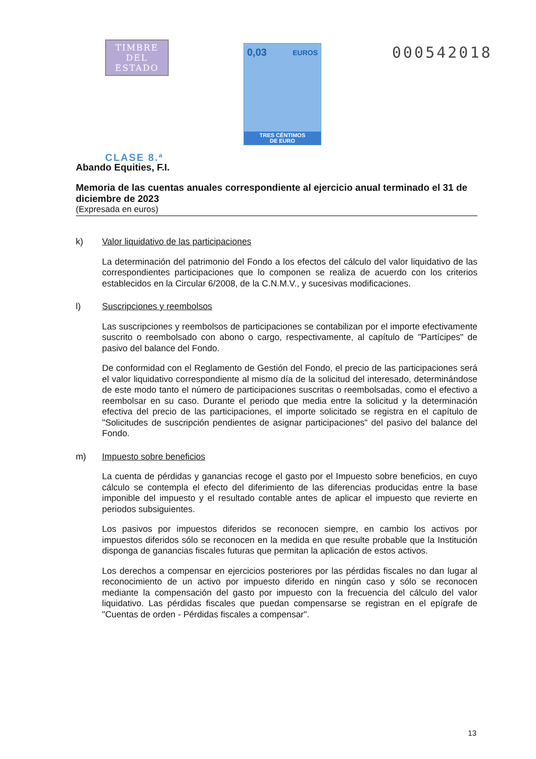TIMBRE
DEL ESTADO
CLASE 8.ª
0,03 EUROS
TRES CÉNTIMOS
DE EURO
000542018
Abando Equities, F.I.
Memoria de las cuentas anuales correspondiente al ejercicio anual terminado el 31 de diciembre de 2023
(Expresada en euros)
k) Valor liquidativo de las participaciones
La determinación del patrimonio del Fondo a los efectos del cálculo del valor liquidativo de las correspondientes participaciones que lo componen se realiza de acuerdo con los criterios establecidos en la Circular 6/2008, de la C.N.M.V., y sucesivas modificaciones.
l) Suscripciones y reembolsos
Las suscripciones y reembolsos de participaciones se contabilizan por el importe efectivamente suscrito o reembolsado con abono o cargo, respectivamente, al capítulo de "Partícipes" de pasivo del balance del Fondo.
De conformidad con el Reglamento de Gestión del Fondo, el precio de las participaciones será el valor liquidativo correspondiente al mismo día de la solicitud del interesado, determinándose de este modo tanto el número de participaciones suscritas o reembolsadas, como el efectivo a reembolsar en su caso. Durante el periodo que media entre la solicitud y la determinación efectiva del precio de las participaciones, el importe solicitado se registra en el capítulo de "Solicitudes de suscripción pendientes de asignar participaciones" del pasivo del balance del Fondo.
m) Impuesto sobre beneficios
La cuenta de pérdidas y ganancias recoge el gasto por el Impuesto sobre beneficios, en cuyo cálculo se contempla el efecto del diferimiento de las diferencias producidas entre la base imponible del impuesto y el resultado contable antes de aplicar el impuesto que revierte en periodos subsiguientes.
Los pasivos por impuestos diferidos se reconocen siempre, en cambio los activos por impuestos diferidos sólo se reconocen en la medida en que resulte probable que la Institución disponga de ganancias fiscales futuras que permitan la aplicación de estos activos.
Los derechos a compensar en ejercicios posteriores por las pérdidas fiscales no dan lugar al reconocimiento de un activo por impuesto diferido en ningún caso y sólo se reconocen mediante la compensación del gasto por impuesto con la frecuencia del cálculo del valor liquidativo. Las pérdidas fiscales que puedan compensarse se registran en el epígrafe de "Cuentas de orden - Pérdidas fiscales a compensar".
13